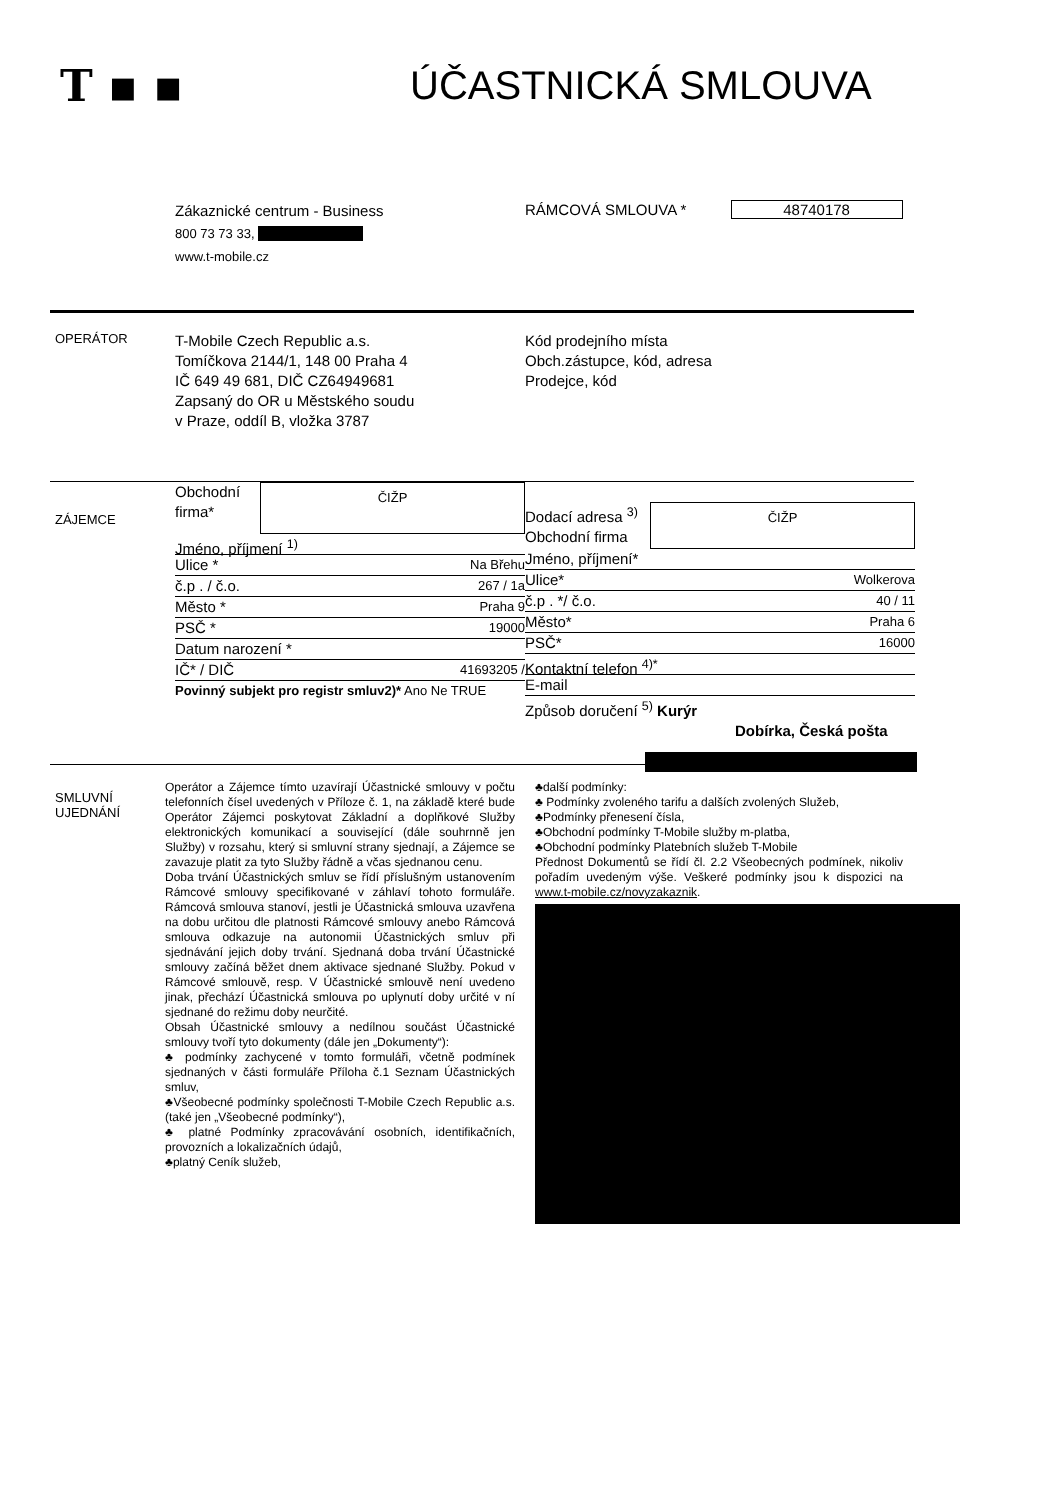T ▪ ▪ ÚČASTNICKÁ SMLOUVA
Zákaznické centrum - Business
800 73 73 33,
www.t-mobile.cz
RÁMCOVÁ SMLOUVA * 48740178
OPERÁTOR
T-Mobile Czech Republic a.s.
Tomíčkova 2144/1, 148 00 Praha 4
IČ 649 49 681, DIČ CZ64949681
Zapsaný do OR u Městského soudu
v Praze, oddíl B, vložka 3787
Kód prodejního místa
Obch.zástupce, kód, adresa
Prodejce, kód
ZÁJEMCE
Obchodní firma*
ČIŽP
Jméno, příjmení <sup>1)</sup>
Ulice * Na Břehu
č.p . / č.o. 267 / 1a
Město * Praha 9
PSČ * 19000
Datum narození *
IČ* / DIČ 41693205 /
Povinný subjekt pro registr smluv2)* Ano Ne TRUE
Dodací adresa <sup>3)</sup>
Obchodní firma
ČIŽP
Jméno, příjmení*
Ulice* Wolkerova
č.p . */ č.o. 40 / 11
Město* Praha 6
PSČ* 16000
Kontaktní telefon <sup>4)*</sup>
E-mail
Způsob doručení <sup>5)</sup> Kurýr
Dobírka, Česká pošta
SMLUVNÍ
UJEDNÁNÍ
Operátor a Zájemce tímto uzavírají Účastnické smlouvy v počtu telefonních čísel uvedených v Příloze č. 1, na základě které bude Operátor Zájemci poskytovat Základní a doplňkové Služby elektronických komunikací a související (dále souhrnně jen Služby) v rozsahu, který si smluvní strany sjednají, a Zájemce se zavazuje platit za tyto Služby řádně a včas sjednanou cenu.
Doba trvání Účastnických smluv se řídí příslušným ustanovením Rámcové smlouvy specifikované v záhlaví tohoto formuláře. Rámcová smlouva stanoví, jestli je Účastnická smlouva uzavřena na dobu určitou dle platnosti Rámcové smlouvy anebo Rámcová smlouva odkazuje na autonomii Účastnických smluv při sjednávání jejich doby trvání. Sjednaná doba trvání Účastnické smlouvy začíná běžet dnem aktivace sjednané Služby. Pokud v Rámcové smlouvě, resp. V Účastnické smlouvě není uvedeno jinak, přechází Účastnická smlouva po uplynutí doby určité v ní sjednané do režimu doby neurčité.
Obsah Účastnické smlouvy a nedílnou součást Účastnické smlouvy tvoří tyto dokumenty (dále jen „Dokumenty“):
♣ podmínky zachycené v tomto formuláři, včetně podmínek sjednaných v části formuláře Příloha č.1 Seznam Účastnických smluv,
♣Všeobecné podmínky společnosti T-Mobile Czech Republic a.s. (také jen „Všeobecné podmínky“),
♣ platné Podmínky zpracovávání osobních, identifikačních, provozních a lokalizačních údajů,
♣platný Ceník služeb,
♣další podmínky:
♣ Podmínky zvoleného tarifu a dalších zvolených Služeb,
♣Podmínky přenesení čísla,
♣Obchodní podmínky T-Mobile služby m-platba,
♣Obchodní podmínky Platebních služeb T-Mobile
Přednost Dokumentů se řídí čl. 2.2 Všeobecných podmínek, nikoliv pořadím uvedeným výše. Veškeré podmínky jsou k dispozici na www.t-mobile.cz/novyzakaznik.